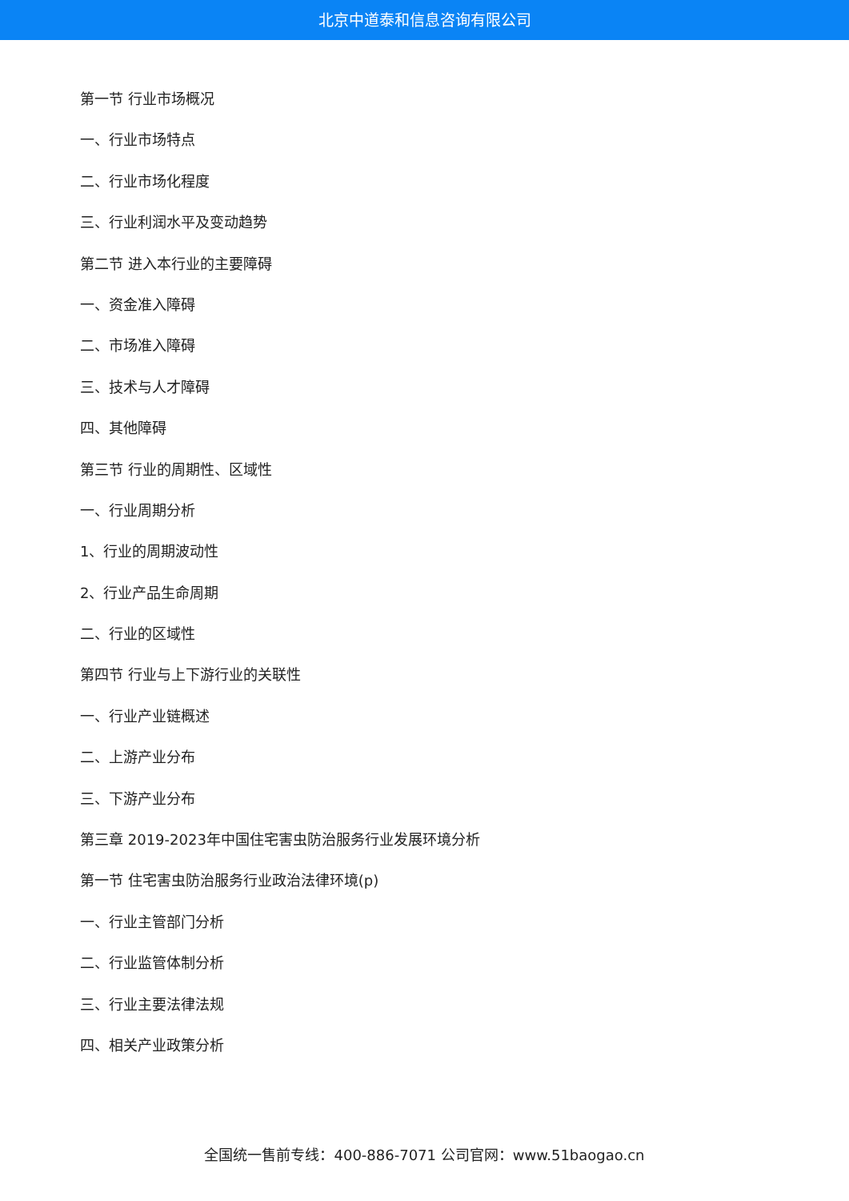北京中道泰和信息咨询有限公司
第一节 行业市场概况
一、行业市场特点
二、行业市场化程度
三、行业利润水平及变动趋势
第二节 进入本行业的主要障碍
一、资金准入障碍
二、市场准入障碍
三、技术与人才障碍
四、其他障碍
第三节 行业的周期性、区域性
一、行业周期分析
1、行业的周期波动性
2、行业产品生命周期
二、行业的区域性
第四节 行业与上下游行业的关联性
一、行业产业链概述
二、上游产业分布
三、下游产业分布
第三章 2019-2023年中国住宅害虫防治服务行业发展环境分析
第一节 住宅害虫防治服务行业政治法律环境(p)
一、行业主管部门分析
二、行业监管体制分析
三、行业主要法律法规
四、相关产业政策分析
全国统一售前专线：400-886-7071 公司官网：www.51baogao.cn